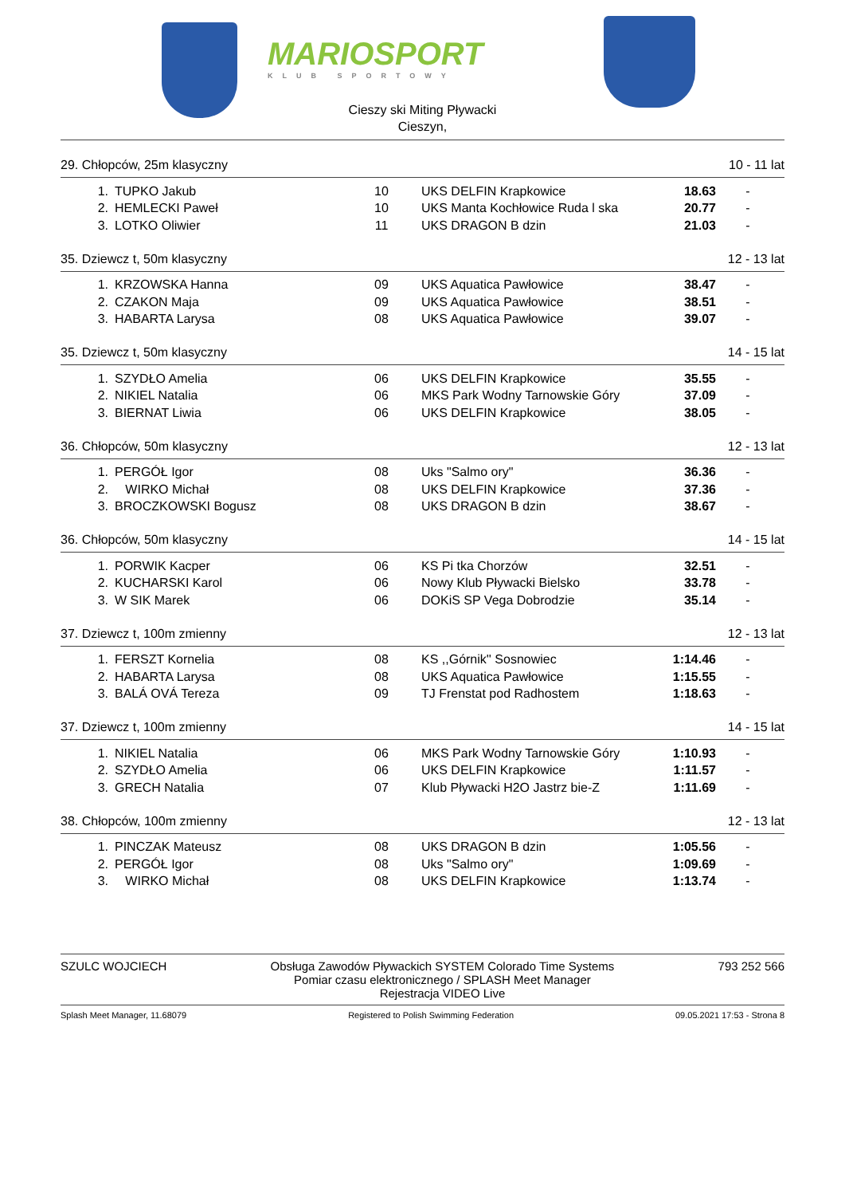MARIOSPORT
KLUB SPORTOWY
Cieszy ski Miting Pływacki
Cieszyn,
29. Chłopców, 25m klasyczny 10 - 11 lat
| 1. | TUPKO Jakub | 10 | UKS DELFIN Krapkowice | 18.63 | - |
| 2. | HEMLECKI Paweł | 10 | UKS Manta Kochłowice Ruda l ska | 20.77 | - |
| 3. | LOTKO Oliwier | 11 | UKS DRAGON B dzin | 21.03 | - |
35. Dziewcz t, 50m klasyczny 12 - 13 lat
| 1. | KRZOWSKA Hanna | 09 | UKS Aquatica Pawłowice | 38.47 | - |
| 2. | CZAKON Maja | 09 | UKS Aquatica Pawłowice | 38.51 | - |
| 3. | HABARTA Larysa | 08 | UKS Aquatica Pawłowice | 39.07 | - |
35. Dziewcz t, 50m klasyczny 14 - 15 lat
| 1. | SZYDŁO Amelia | 06 | UKS DELFIN Krapkowice | 35.55 | - |
| 2. | NIKIEL Natalia | 06 | MKS Park Wodny Tarnowskie Góry | 37.09 | - |
| 3. | BIERNAT Liwia | 06 | UKS DELFIN Krapkowice | 38.05 | - |
36. Chłopców, 50m klasyczny 12 - 13 lat
| 1. | PERGÓŁ Igor | 08 | Uks "Salmo ory" | 36.36 | - |
| 2. | WIRKO Michał | 08 | UKS DELFIN Krapkowice | 37.36 | - |
| 3. | BROCZKOWSKI Bogusz | 08 | UKS DRAGON B dzin | 38.67 | - |
36. Chłopców, 50m klasyczny 14 - 15 lat
| 1. | PORWIK Kacper | 06 | KS Pi tka Chorzów | 32.51 | - |
| 2. | KUCHARSKI Karol | 06 | Nowy Klub Pływacki Bielsko | 33.78 | - |
| 3. | W SIK Marek | 06 | DOKiS SP Vega Dobrodzie | 35.14 | - |
37. Dziewcz t, 100m zmienny 12 - 13 lat
| 1. | FERSZT Kornelia | 08 | KS ,,Górnik'' Sosnowiec | 1:14.46 | - |
| 2. | HABARTA Larysa | 08 | UKS Aquatica Pawłowice | 1:15.55 | - |
| 3. | BALÁ OVÁ Tereza | 09 | TJ Frenstat pod Radhostem | 1:18.63 | - |
37. Dziewcz t, 100m zmienny 14 - 15 lat
| 1. | NIKIEL Natalia | 06 | MKS Park Wodny Tarnowskie Góry | 1:10.93 | - |
| 2. | SZYDŁO Amelia | 06 | UKS DELFIN Krapkowice | 1:11.57 | - |
| 3. | GRECH Natalia | 07 | Klub Pływacki H2O Jastrz bie-Z | 1:11.69 | - |
38. Chłopców, 100m zmienny 12 - 13 lat
| 1. | PINCZAK Mateusz | 08 | UKS DRAGON B dzin | 1:05.56 | - |
| 2. | PERGÓŁ Igor | 08 | Uks "Salmo ory" | 1:09.69 | - |
| 3. | WIRKO Michał | 08 | UKS DELFIN Krapkowice | 1:13.74 | - |
SZULC WOJCIECH Obsługa Zawodów Pływackich SYSTEM Colorado Time Systems
Pomiar czasu elektronicznego / SPLASH Meet Manager
Rejestracja VIDEO Live 793 252 566
Splash Meet Manager, 11.68079 Registered to Polish Swimming Federation 09.05.2021 17:53 - Strona 8